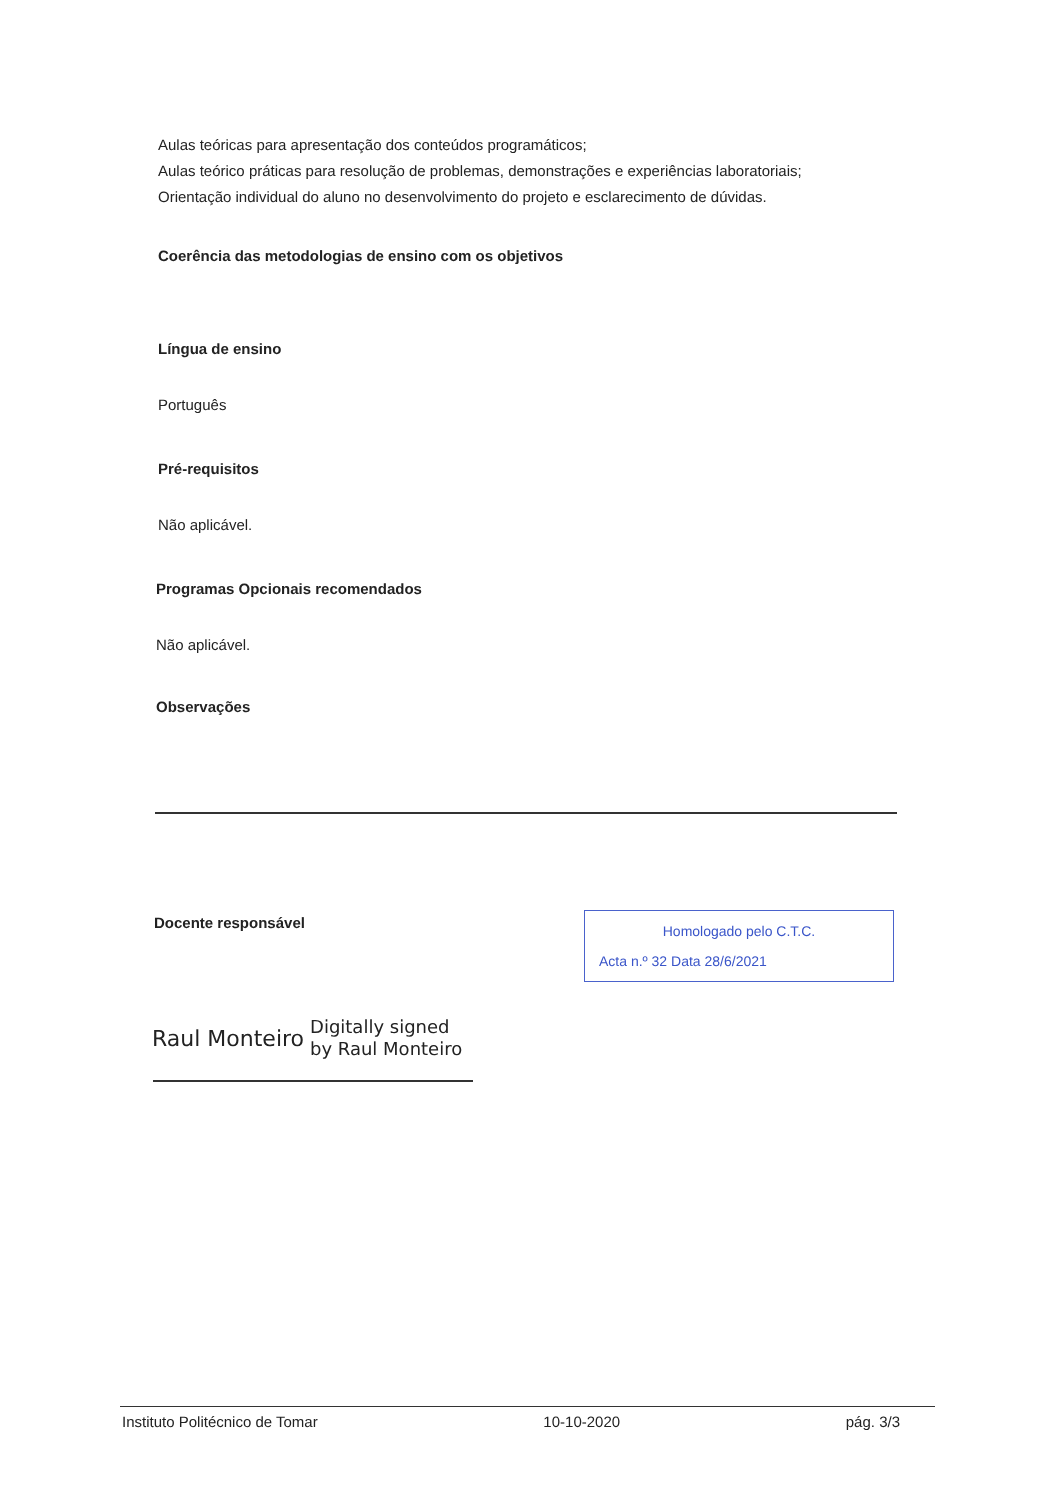Aulas teóricas para apresentação dos conteúdos programáticos;
Aulas teórico práticas para resolução de problemas, demonstrações e experiências laboratoriais;
Orientação individual do aluno no desenvolvimento do projeto e esclarecimento de dúvidas.
Coerência das metodologias de ensino com os objetivos
Língua de ensino
Português
Pré-requisitos
Não aplicável.
Programas Opcionais recomendados
Não aplicável.
Observações
Docente responsável
Homologado pelo C.T.C.
Acta n.º 32 Data 28/6/2021
Raul Monteiro Digitally signed
by Raul Monteiro
Instituto Politécnico de Tomar 10-10-2020 pág. 3/3